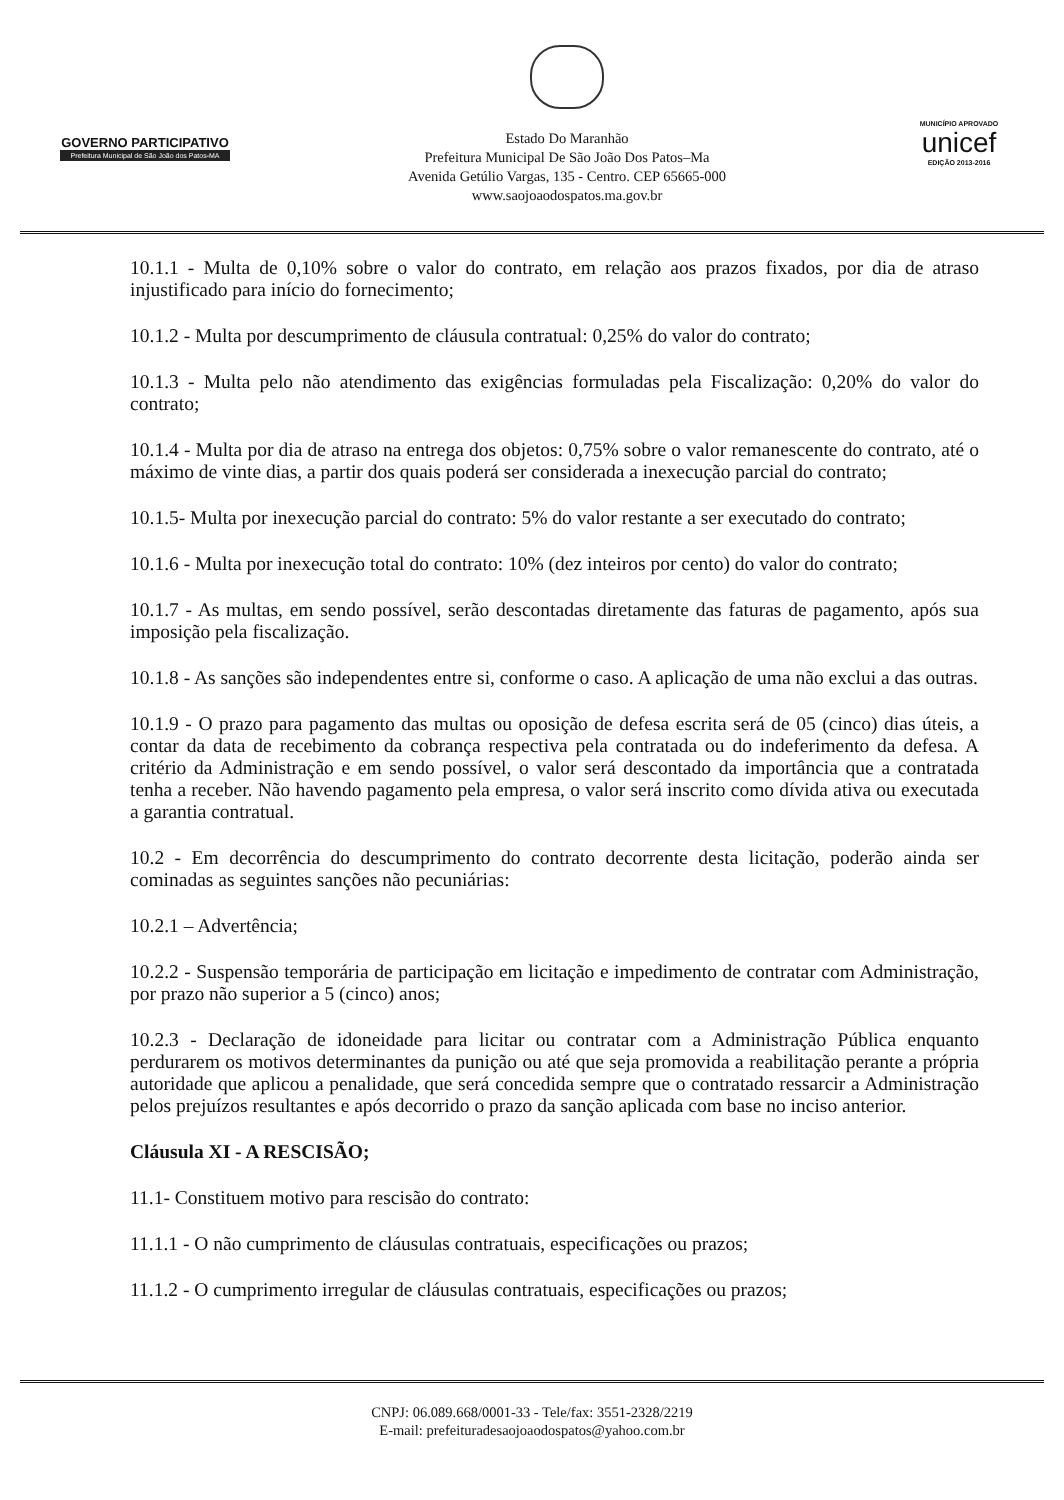GOVERNO PARTICIPATIVO
Prefeitura Municipal de São João dos Patos-MA
Estado Do Maranhão
Prefeitura Municipal De São João Dos Patos–Ma
Avenida Getúlio Vargas, 135 - Centro. CEP 65665-000
www.saojoaodospatos.ma.gov.br
MUNICÍPIO APROVADO
unicef
EDIÇÃO 2013-2016
10.1.1 - Multa de 0,10% sobre o valor do contrato, em relação aos prazos fixados, por dia de atraso injustificado para início do fornecimento;
10.1.2 - Multa por descumprimento de cláusula contratual: 0,25% do valor do contrato;
10.1.3 - Multa pelo não atendimento das exigências formuladas pela Fiscalização: 0,20% do valor do contrato;
10.1.4 - Multa por dia de atraso na entrega dos objetos: 0,75% sobre o valor remanescente do contrato, até o máximo de vinte dias, a partir dos quais poderá ser considerada a inexecução parcial do contrato;
10.1.5- Multa por inexecução parcial do contrato: 5% do valor restante a ser executado do contrato;
10.1.6 - Multa por inexecução total do contrato: 10% (dez inteiros por cento) do valor do contrato;
10.1.7 - As multas, em sendo possível, serão descontadas diretamente das faturas de pagamento, após sua imposição pela fiscalização.
10.1.8 - As sanções são independentes entre si, conforme o caso. A aplicação de uma não exclui a das outras.
10.1.9 - O prazo para pagamento das multas ou oposição de defesa escrita será de 05 (cinco) dias úteis, a contar da data de recebimento da cobrança respectiva pela contratada ou do indeferimento da defesa. A critério da Administração e em sendo possível, o valor será descontado da importância que a contratada tenha a receber. Não havendo pagamento pela empresa, o valor será inscrito como dívida ativa ou executada a garantia contratual.
10.2 - Em decorrência do descumprimento do contrato decorrente desta licitação, poderão ainda ser cominadas as seguintes sanções não pecuniárias:
10.2.1 – Advertência;
10.2.2 - Suspensão temporária de participação em licitação e impedimento de contratar com Administração, por prazo não superior a 5 (cinco) anos;
10.2.3 - Declaração de idoneidade para licitar ou contratar com a Administração Pública enquanto perdurarem os motivos determinantes da punição ou até que seja promovida a reabilitação perante a própria autoridade que aplicou a penalidade, que será concedida sempre que o contratado ressarcir a Administração pelos prejuízos resultantes e após decorrido o prazo da sanção aplicada com base no inciso anterior.
Cláusula XI - A RESCISÃO;
11.1- Constituem motivo para rescisão do contrato:
11.1.1 - O não cumprimento de cláusulas contratuais, especificações ou prazos;
11.1.2 - O cumprimento irregular de cláusulas contratuais, especificações ou prazos;
CNPJ: 06.089.668/0001-33 - Tele/fax: 3551-2328/2219
E-mail: prefeituradesaojoaodospatos@yahoo.com.br